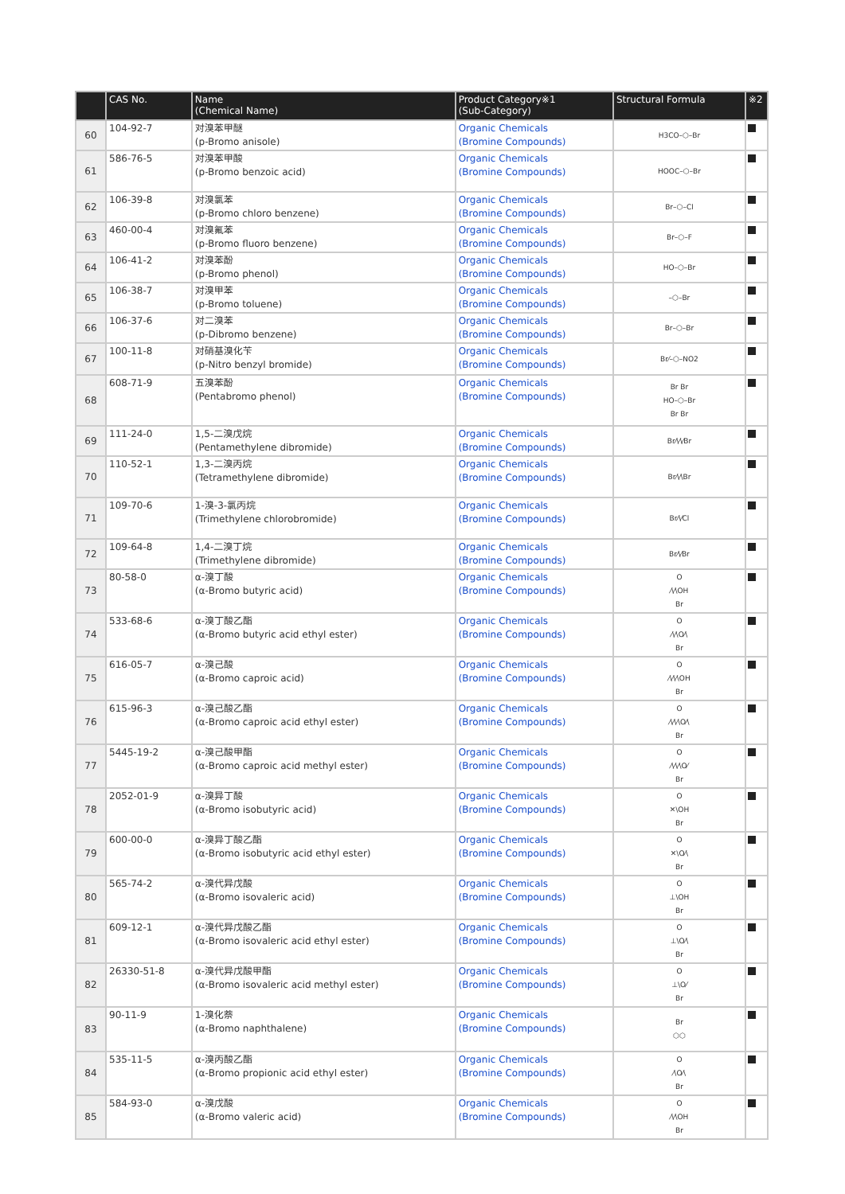| | CAS No. | Name (Chemical Name) | Product Category※1 (Sub-Category) | Structural Formula | ※2 |
| --- | --- | --- | --- | --- | --- |
| 60 | 104-92-7 | 对溴苯甲醚 (p-Bromo anisole) | Organic Chemicals (Bromine Compounds) | H3CO–⬡–Br | |
| 61 | 586-76-5 | 对溴苯甲酸 (p-Bromo benzoic acid) | Organic Chemicals (Bromine Compounds) | HOOC–⬡–Br | |
| 62 | 106-39-8 | 对溴氯苯 (p-Bromo chloro benzene) | Organic Chemicals (Bromine Compounds) | Br–⬡–Cl | |
| 63 | 460-00-4 | 对溴氟苯 (p-Bromo fluoro benzene) | Organic Chemicals (Bromine Compounds) | Br–⬡–F | |
| 64 | 106-41-2 | 对溴苯酚 (p-Bromo phenol) | Organic Chemicals (Bromine Compounds) | HO–⬡–Br | |
| 65 | 106-38-7 | 对溴甲苯 (p-Bromo toluene) | Organic Chemicals (Bromine Compounds) | –⬡–Br | |
| 66 | 106-37-6 | 对二溴苯 (p-Dibromo benzene) | Organic Chemicals (Bromine Compounds) | Br–⬡–Br | |
| 67 | 100-11-8 | 对硝基溴化苄 (p-Nitro benzyl bromide) | Organic Chemicals (Bromine Compounds) | Br⁄–⬡–NO2 | |
| 68 | 608-71-9 | 五溴苯酚 (Pentabromo phenol) | Organic Chemicals (Bromine Compounds) | Br Br HO–⬡–Br Br Br | |
| 69 | 111-24-0 | 1,5-二溴戊烷 (Pentamethylene dibromide) | Organic Chemicals (Bromine Compounds) | Br⁄\⁄\⁄Br | |
| 70 | 110-52-1 | 1,3-二溴丙烷 (Tetramethylene dibromide) | Organic Chemicals (Bromine Compounds) | Br⁄\⁄\Br | |
| 71 | 109-70-6 | 1-溴-3-氯丙烷 (Trimethylene chlorobromide) | Organic Chemicals (Bromine Compounds) | Br⁄\⁄Cl | |
| 72 | 109-64-8 | 1,4-二溴丁烷 (Trimethylene dibromide) | Organic Chemicals (Bromine Compounds) | Br⁄\⁄Br | |
| 73 | 80-58-0 | α-溴丁酸 (α-Bromo butyric acid) | Organic Chemicals (Bromine Compounds) | O ⁄\⁄\OH Br | |
| 74 | 533-68-6 | α-溴丁酸乙酯 (α-Bromo butyric acid ethyl ester) | Organic Chemicals (Bromine Compounds) | O ⁄\⁄\O⁄\ Br | |
| 75 | 616-05-7 | α-溴己酸 (α-Bromo caproic acid) | Organic Chemicals (Bromine Compounds) | O ⁄\⁄\⁄\OH Br | |
| 76 | 615-96-3 | α-溴己酸乙酯 (α-Bromo caproic acid ethyl ester) | Organic Chemicals (Bromine Compounds) | O ⁄\⁄\⁄\O⁄\ Br | |
| 77 | 5445-19-2 | α-溴己酸甲酯 (α-Bromo caproic acid methyl ester) | Organic Chemicals (Bromine Compounds) | O ⁄\⁄\⁄\O⁄ Br | |
| 78 | 2052-01-9 | α-溴异丁酸 (α-Bromo isobutyric acid) | Organic Chemicals (Bromine Compounds) | O ✕\OH Br | |
| 79 | 600-00-0 | α-溴异丁酸乙酯 (α-Bromo isobutyric acid ethyl ester) | Organic Chemicals (Bromine Compounds) | O ✕\O⁄\ Br | |
| 80 | 565-74-2 | α-溴代异戊酸 (α-Bromo isovaleric acid) | Organic Chemicals (Bromine Compounds) | O ⊥\OH Br | |
| 81 | 609-12-1 | α-溴代异戊酸乙酯 (α-Bromo isovaleric acid ethyl ester) | Organic Chemicals (Bromine Compounds) | O ⊥\O⁄\ Br | |
| 82 | 26330-51-8 | α-溴代异戊酸甲酯 (α-Bromo isovaleric acid methyl ester) | Organic Chemicals (Bromine Compounds) | O ⊥\O⁄ Br | |
| 83 | 90-11-9 | 1-溴化萘 (α-Bromo naphthalene) | Organic Chemicals (Bromine Compounds) | Br ⬡⬡ | |
| 84 | 535-11-5 | α-溴丙酸乙酯 (α-Bromo propionic acid ethyl ester) | Organic Chemicals (Bromine Compounds) | O ⁄\O⁄\ Br | |
| 85 | 584-93-0 | α-溴戊酸 (α-Bromo valeric acid) | Organic Chemicals (Bromine Compounds) | O ⁄\⁄\OH Br | |